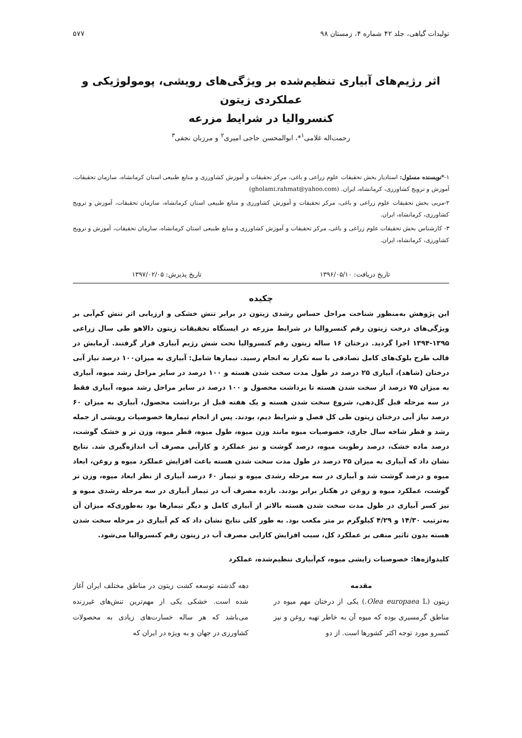تولیدات گیاهی، جلد ۴۲ شماره ۴، زمستان ۹۸ ۵۷۷
اثر رژیم‌های آبیاری تنظیم‌شده بر ویژگی‌های رویشی، پومولوژیکی و عملکردی زیتون
کنسروالیا در شرایط مزرعه
رحمت‌اله غلامی<sup>۱</sup>*، ابوالمحسن حاجی امیری<sup>۲</sup> و مرزبان نجفی<sup>۳</sup>
۱-*نویسنده مسئول: استادیار بخش تحقیقات علوم زراعی و باغی، مرکز تحقیقات و آموزش کشاورزی و منابع طبیعی استان کرمانشاه، سازمان تحقیقات، آموزش و ترویج کشاورزی، کرمانشاه، ایران. (gholami.rahmat@yahoo.com)
۲-مربی بخش تحقیقات علوم زراعی و باغی، مرکز تحقیقات و آموزش کشاورزی و منابع طبیعی استان کرمانشاه، سازمان تحقیقات، آموزش و ترویج کشاورزی، کرمانشاه، ایران.
۳- کارشناس بخش تحقیقات علوم زراعی و باغی، مرکز تحقیقات و آموزش کشاورزی و منابع طبیعی استان کرمانشاه، سازمان تحقیقات، آموزش و ترویج کشاورزی، کرمانشاه، ایران.
تاریخ دریافت: ۱۳۹۶/۰۵/۱۰ تاریخ پذیرش: ۱۳۹۷/۰۲/۰۵
چکیده
این پژوهش به‌منظور شناخت مراحل حساس رشدی زیتون در برابر تنش خشکی و ارزیابی اثر تنش کم‌آبی بر ویژگی‌های درخت زیتون رقم کنسروالیا در شرایط مزرعه در ایستگاه تحقیقات زیتون دالاهو طی سال زراعی ۱۳۹۵-۱۳۹۴ اجرا گردید. درختان ۱۶ ساله زیتون رقم کنسروالیا تحت شش رژیم آبیاری قرار گرفتند. آزمایش در قالب طرح بلوک‌های کامل تصادفی با سه تکرار به انجام رسید. تیمارها شامل: آبیاری به میزان۱۰۰ درصد نیاز آبی درختان (شاهد)، آبیاری ۲۵ درصد در طول مدت سخت شدن هسته و ۱۰۰ درصد در سایر مراحل رشد میوه، آبیاری به میزان ۷۵ درصد از سخت شدن هسته تا برداشت محصول و ۱۰۰ درصد در سایر مراحل رشد میوه، آبیاری فقط در سه مرحله قبل گل‌دهی، شروع سخت شدن هسته و یک هفته قبل از برداشت محصول، آبیاری به میزان ۶۰ درصد نیاز آبی درختان زیتون طی کل فصل و شرایط دیم، بودند. پس از انجام تیمارها خصوصیات رویشی از جمله رشد و قطر شاخه سال جاری، خصوصیات میوه مانند وزن میوه، طول میوه، قطر میوه، وزن تر و خشک گوشت، درصد ماده خشک، درصد رطوبت میوه، درصد گوشت و نیز عملکرد و کارآیی مصرف آب اندازه‌گیری شد. نتایج نشان داد که آبیاری به میزان ۲۵ درصد در طول مدت سخت شدن هسته باعث افزایش عملکرد میوه و روغن، ابعاد میوه و درصد گوشت شد و آبیاری در سه مرحله رشدی میوه و تیمار ۶۰ درصد آبیاری از نظر ابعاد میوه، وزن تر گوشت، عملکرد میوه و روغن در هکتار برابر بودند. بازده مصرف آب در تیمار آبیاری در سه مرحله رشدی میوه و نیز کسر آبیاری در طول مدت سخت شدن هسته بالاتر از آبیاری کامل و دیگر تیمارها بود به‌طوری‌که میزان آن به‌ترتیب ۱۴/۳۰ و ۴/۲۹ کیلوگرم بر متر مکعب بود. به طور کلی نتایج نشان داد که کم آبیاری در مرحله سخت شدن هسته بدون تاثیر منفی بر عملکرد کل، سبب افزایش کارایی مصرف آب در زیتون رقم کنسروالیا می‌شود.
کلیدواژه‌ها: خصوصیات زایشی میوه، کم‌آبیاری تنظیم‌شده، عملکرد
مقدمه
زیتون (Olea europaea L.) یکی از درختان مهم میوه در مناطق گرمسیری بوده که میوه آن به خاطر تهیه روغن و نیز کنسرو مورد توجه اکثر کشورها است. از دو
دهه گذشته توسعه کشت زیتون در مناطق مختلف ایران آغاز شده است. خشکی یکی از مهم‌ترین تنش‌های غیرزنده می‌باشد که هر ساله خسارت‌های زیادی به محصولات کشاورزی در جهان و به ویژه در ایران که